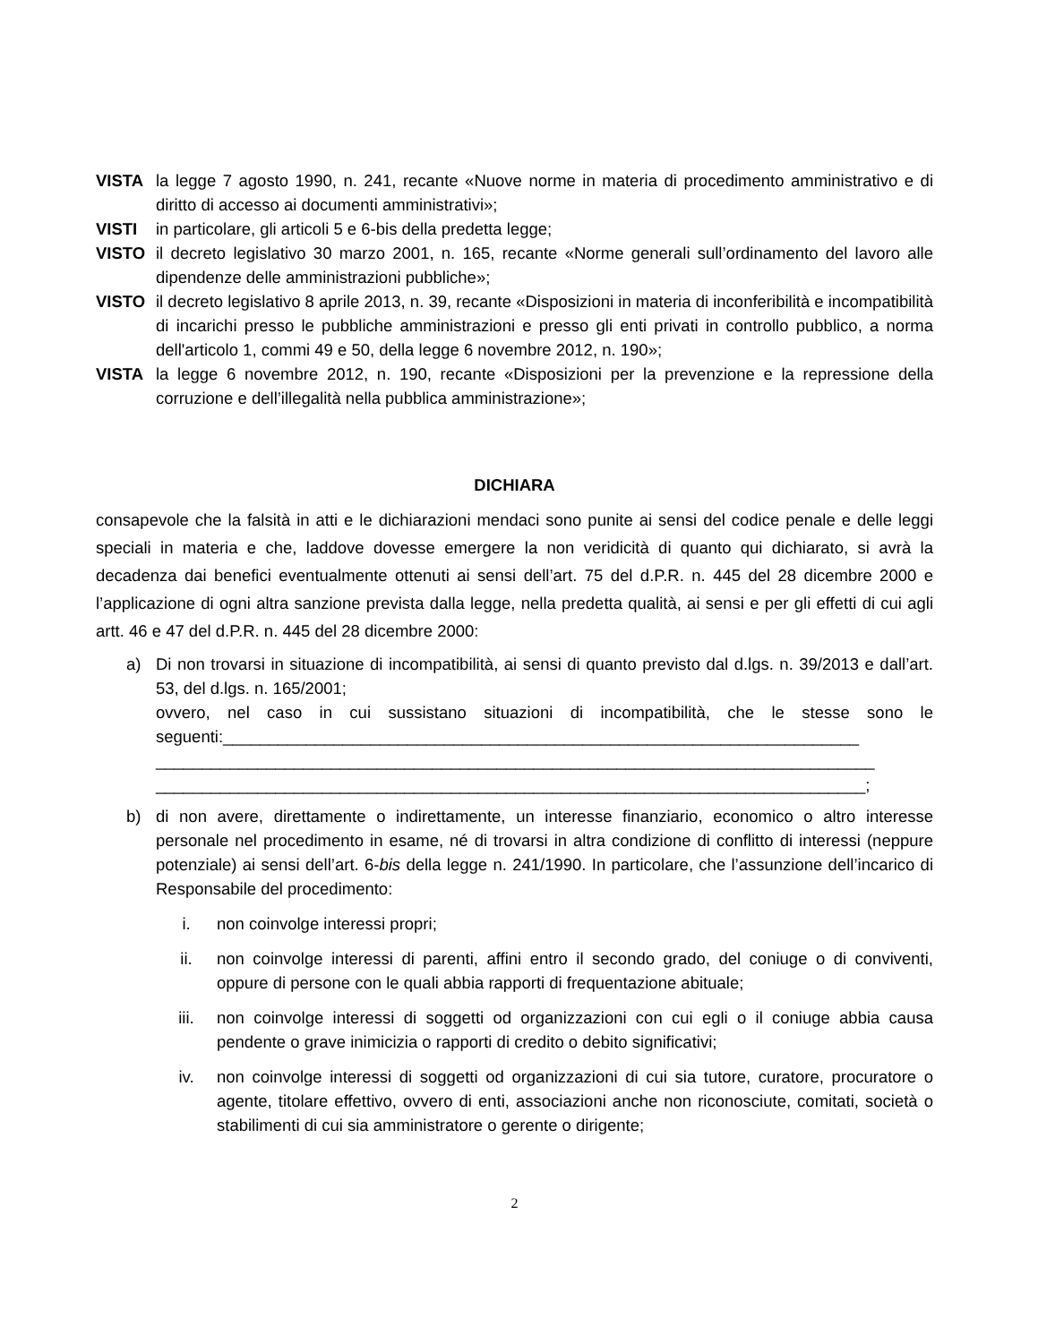VISTA la legge 7 agosto 1990, n. 241, recante «Nuove norme in materia di procedimento amministrativo e di diritto di accesso ai documenti amministrativi»;
VISTI in particolare, gli articoli 5 e 6-bis della predetta legge;
VISTO il decreto legislativo 30 marzo 2001, n. 165, recante «Norme generali sull’ordinamento del lavoro alle dipendenze delle amministrazioni pubbliche»;
VISTO il decreto legislativo 8 aprile 2013, n. 39, recante «Disposizioni in materia di inconferibilità e incompatibilità di incarichi presso le pubbliche amministrazioni e presso gli enti privati in controllo pubblico, a norma dell'articolo 1, commi 49 e 50, della legge 6 novembre 2012, n. 190»;
VISTA la legge 6 novembre 2012, n. 190, recante «Disposizioni per la prevenzione e la repressione della corruzione e dell’illegalità nella pubblica amministrazione»;
DICHIARA
consapevole che la falsità in atti e le dichiarazioni mendaci sono punite ai sensi del codice penale e delle leggi speciali in materia e che, laddove dovesse emergere la non veridicità di quanto qui dichiarato, si avrà la decadenza dai benefici eventualmente ottenuti ai sensi dell’art. 75 del d.P.R. n. 445 del 28 dicembre 2000 e l’applicazione di ogni altra sanzione prevista dalla legge, nella predetta qualità, ai sensi e per gli effetti di cui agli artt. 46 e 47 del d.P.R. n. 445 del 28 dicembre 2000:
a) Di non trovarsi in situazione di incompatibilità, ai sensi di quanto previsto dal d.lgs. n. 39/2013 e dall’art. 53, del d.lgs. n. 165/2001;
ovvero, nel caso in cui sussistano situazioni di incompatibilità, che le stesse sono le seguenti:_____________________________________________________________________
______________________________________________________________________________
_____________________________________________________________________________;
b) di non avere, direttamente o indirettamente, un interesse finanziario, economico o altro interesse personale nel procedimento in esame, né di trovarsi in altra condizione di conflitto di interessi (neppure potenziale) ai sensi dell’art. 6-bis della legge n. 241/1990. In particolare, che l’assunzione dell’incarico di Responsabile del procedimento:
i. non coinvolge interessi propri;
ii. non coinvolge interessi di parenti, affini entro il secondo grado, del coniuge o di conviventi, oppure di persone con le quali abbia rapporti di frequentazione abituale;
iii. non coinvolge interessi di soggetti od organizzazioni con cui egli o il coniuge abbia causa pendente o grave inimicizia o rapporti di credito o debito significativi;
iv. non coinvolge interessi di soggetti od organizzazioni di cui sia tutore, curatore, procuratore o agente, titolare effettivo, ovvero di enti, associazioni anche non riconosciute, comitati, società o stabilimenti di cui sia amministratore o gerente o dirigente;
2